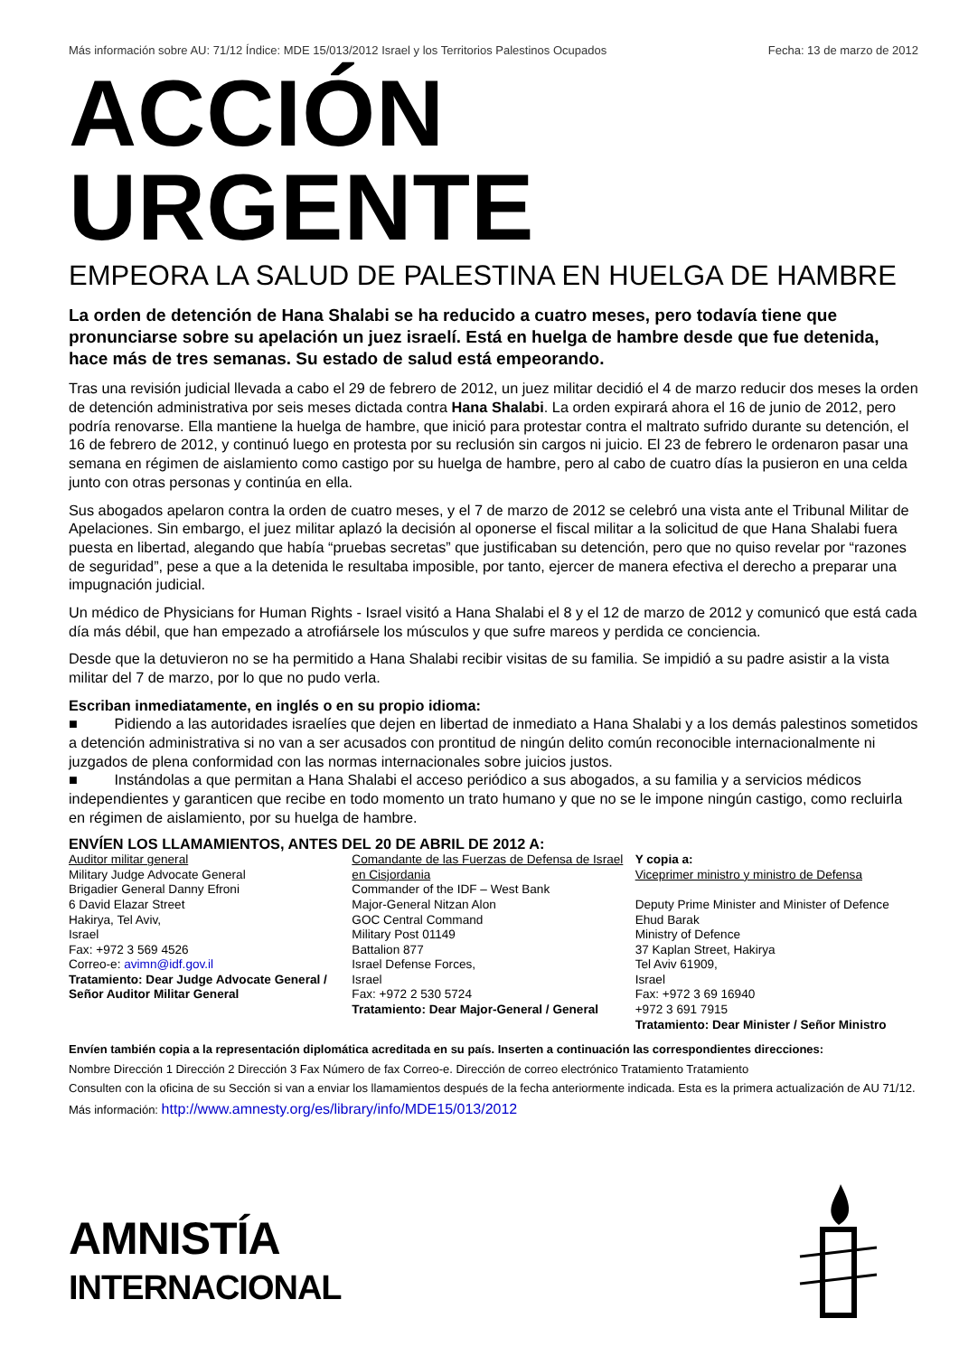Más información sobre AU: 71/12 Índice: MDE 15/013/2012 Israel y los Territorios Palestinos Ocupados Fecha: 13 de marzo de 2012
ACCIÓN URGENTE
EMPEORA LA SALUD DE PALESTINA EN HUELGA DE HAMBRE
La orden de detención de Hana Shalabi se ha reducido a cuatro meses, pero todavía tiene que pronunciarse sobre su apelación un juez israelí. Está en huelga de hambre desde que fue detenida, hace más de tres semanas. Su estado de salud está empeorando.
Tras una revisión judicial llevada a cabo el 29 de febrero de 2012, un juez militar decidió el 4 de marzo reducir dos meses la orden de detención administrativa por seis meses dictada contra Hana Shalabi. La orden expirará ahora el 16 de junio de 2012, pero podría renovarse. Ella mantiene la huelga de hambre, que inició para protestar contra el maltrato sufrido durante su detención, el 16 de febrero de 2012, y continuó luego en protesta por su reclusión sin cargos ni juicio. El 23 de febrero le ordenaron pasar una semana en régimen de aislamiento como castigo por su huelga de hambre, pero al cabo de cuatro días la pusieron en una celda junto con otras personas y continúa en ella.
Sus abogados apelaron contra la orden de cuatro meses, y el 7 de marzo de 2012 se celebró una vista ante el Tribunal Militar de Apelaciones. Sin embargo, el juez militar aplazó la decisión al oponerse el fiscal militar a la solicitud de que Hana Shalabi fuera puesta en libertad, alegando que había “pruebas secretas” que justificaban su detención, pero que no quiso revelar por “razones de seguridad”, pese a que a la detenida le resultaba imposible, por tanto, ejercer de manera efectiva el derecho a preparar una impugnación judicial.
Un médico de Physicians for Human Rights - Israel visitó a Hana Shalabi el 8 y el 12 de marzo de 2012 y comunicó que está cada día más débil, que han empezado a atrofiársele los músculos y que sufre mareos y perdida ce conciencia.
Desde que la detuvieron no se ha permitido a Hana Shalabi recibir visitas de su familia. Se impidió a su padre asistir a la vista militar del 7 de marzo, por lo que no pudo verla.
Escriban inmediatamente, en inglés o en su propio idioma:
■ Pidiendo a las autoridades israelíes que dejen en libertad de inmediato a Hana Shalabi y a los demás palestinos sometidos a detención administrativa si no van a ser acusados con prontitud de ningún delito común reconocible internacionalmente ni juzgados de plena conformidad con las normas internacionales sobre juicios justos.
■ Instándolas a que permitan a Hana Shalabi el acceso periódico a sus abogados, a su familia y a servicios médicos independientes y garanticen que recibe en todo momento un trato humano y que no se le impone ningún castigo, como recluirla en régimen de aislamiento, por su huelga de hambre.
ENVÍEN LOS LLAMAMIENTOS, ANTES DEL 20 DE ABRIL DE 2012 A:
Auditor militar general
Military Judge Advocate General
Brigadier General Danny Efroni
6 David Elazar Street
Hakirya, Tel Aviv,
Israel
Fax: +972 3 569 4526
Correo-e: avimn@idf.gov.il
Tratamiento: Dear Judge Advocate General / Señor Auditor Militar General
Comandante de las Fuerzas de Defensa de Israel en Cisjordania
Commander of the IDF – West Bank
Major-General Nitzan Alon
GOC Central Command
Military Post 01149
Battalion 877
Israel Defense Forces,
Israel
Fax: +972 2 530 5724
Tratamiento: Dear Major-General / General
Y copia a:
Viceprimer ministro y ministro de Defensa
Deputy Prime Minister and Minister of Defence
Ehud Barak
Ministry of Defence
37 Kaplan Street, Hakirya
Tel Aviv 61909,
Israel
Fax: +972 3 69 16940
+972 3 691 7915
Tratamiento: Dear Minister / Señor Ministro
Envíen también copia a la representación diplomática acreditada en su país. Inserten a continuación las correspondientes direcciones:
Nombre Dirección 1 Dirección 2 Dirección 3 Fax Número de fax Correo-e. Dirección de correo electrónico Tratamiento Tratamiento
Consulten con la oficina de su Sección si van a enviar los llamamientos después de la fecha anteriormente indicada. Esta es la primera actualización de AU 71/12. Más información: http://www.amnesty.org/es/library/info/MDE15/013/2012
AMNISTÍA
INTERNACIONAL